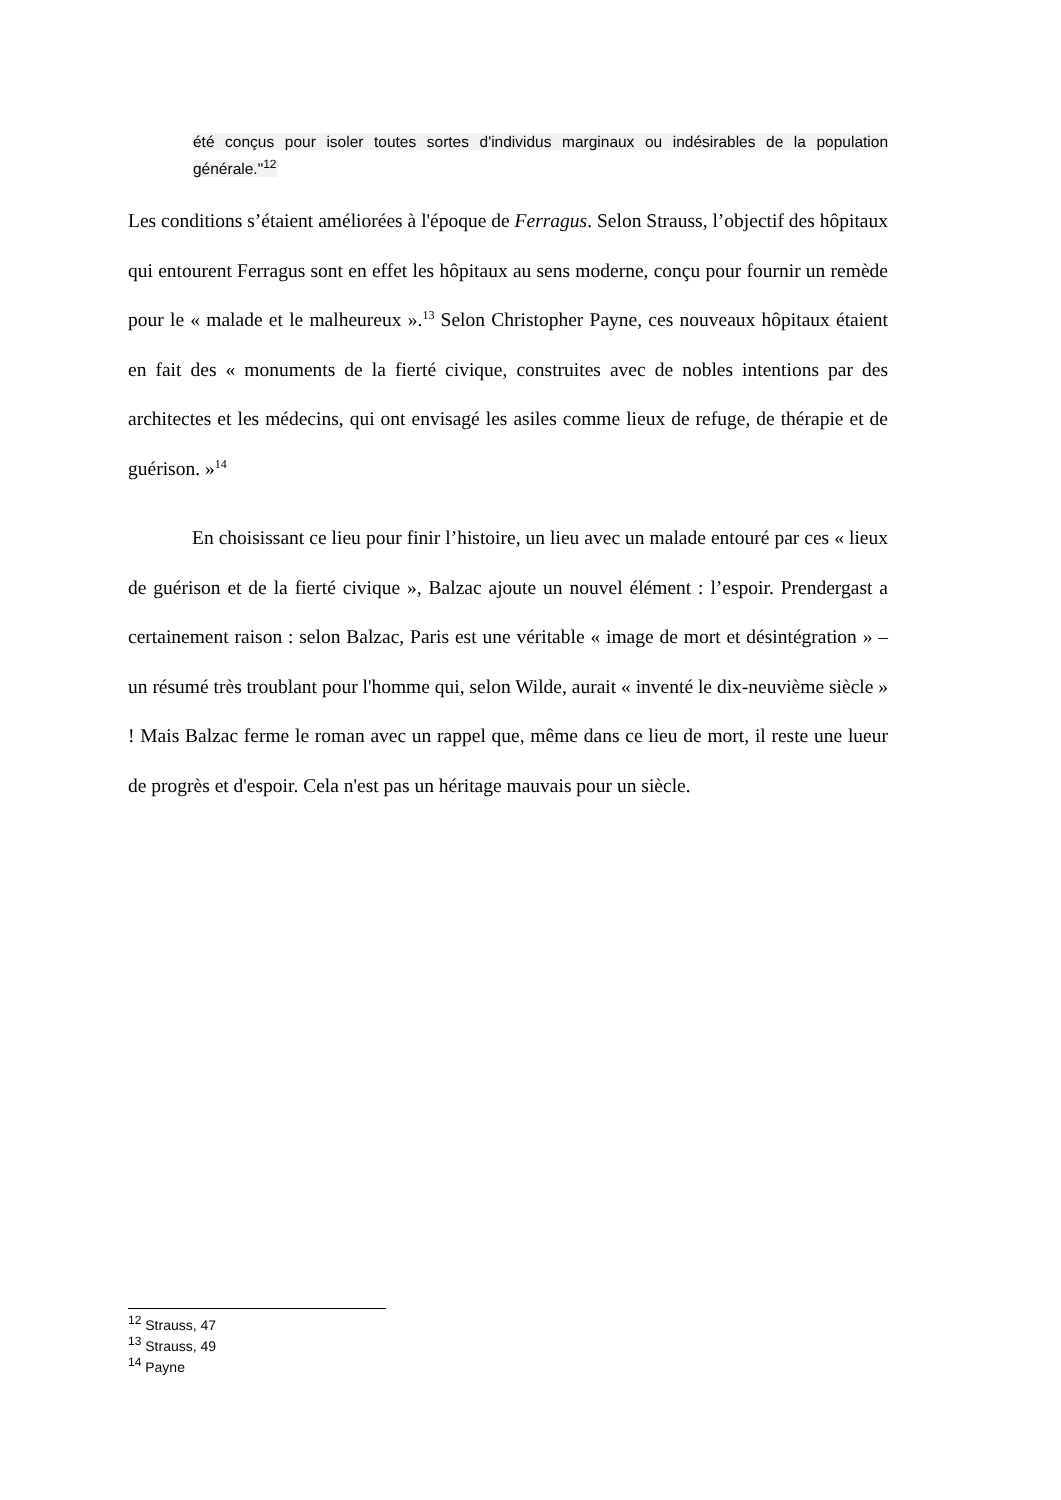été conçus pour isoler toutes sortes d'individus marginaux ou indésirables de la population générale."<sup>12</sup>
Les conditions s’étaient améliorées à l'époque de Ferragus. Selon Strauss, l’objectif des hôpitaux qui entourent Ferragus sont en effet les hôpitaux au sens moderne, conçu pour fournir un remède pour le « malade et le malheureux ».<sup>13</sup> Selon Christopher Payne, ces nouveaux hôpitaux étaient en fait des « monuments de la fierté civique, construites avec de nobles intentions par des architectes et les médecins, qui ont envisagé les asiles comme lieux de refuge, de thérapie et de guérison. »<sup>14</sup>
En choisissant ce lieu pour finir l’histoire, un lieu avec un malade entouré par ces « lieux de guérison et de la fierté civique », Balzac ajoute un nouvel élément : l’espoir. Prendergast a certainement raison : selon Balzac, Paris est une véritable « image de mort et désintégration » – un résumé très troublant pour l'homme qui, selon Wilde, aurait « inventé le dix-neuvième siècle » ! Mais Balzac ferme le roman avec un rappel que, même dans ce lieu de mort, il reste une lueur de progrès et d'espoir. Cela n'est pas un héritage mauvais pour un siècle.
<sup>12</sup> Strauss, 47
<sup>13</sup> Strauss, 49
<sup>14</sup> Payne